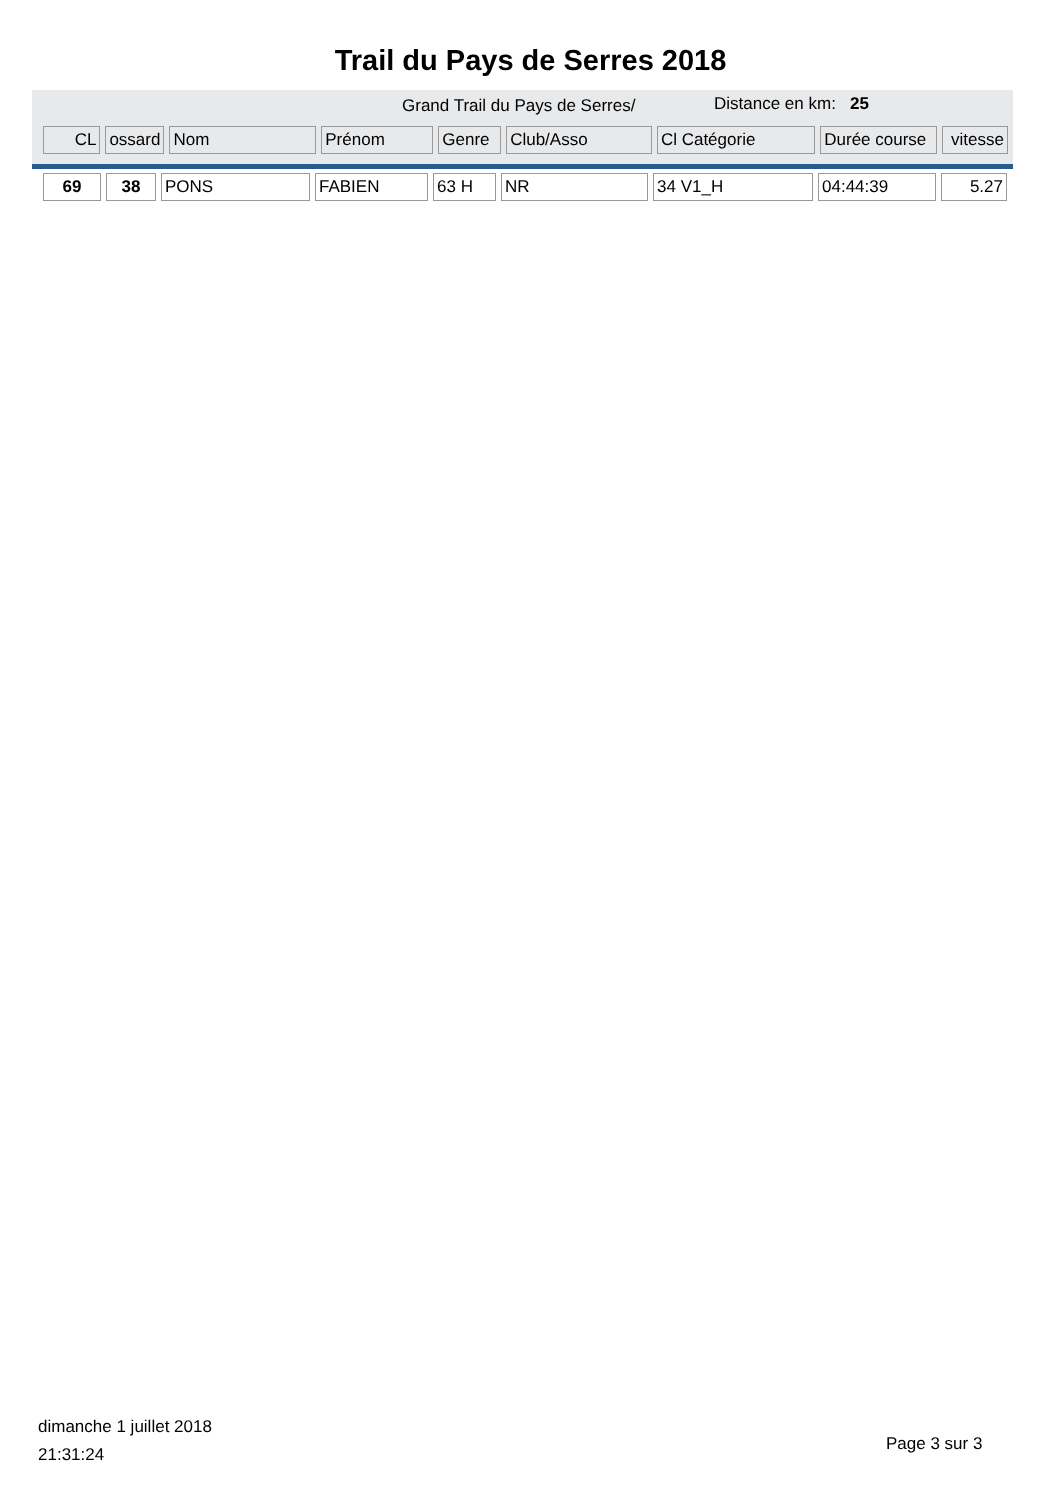Trail du Pays de Serres 2018
Grand Trail du Pays de Serres/ Distance en km: 25
| CL | ossard | Nom | Prénom | Genre | Club/Asso | Cl Catégorie | Durée course | vitesse |
| --- | --- | --- | --- | --- | --- | --- | --- | --- |
| 69 | 38 | PONS | FABIEN | 63 H | NR | 34 V1_H | 04:44:39 | 5.27 |
dimanche 1 juillet 2018
21:31:24
Page 3 sur 3